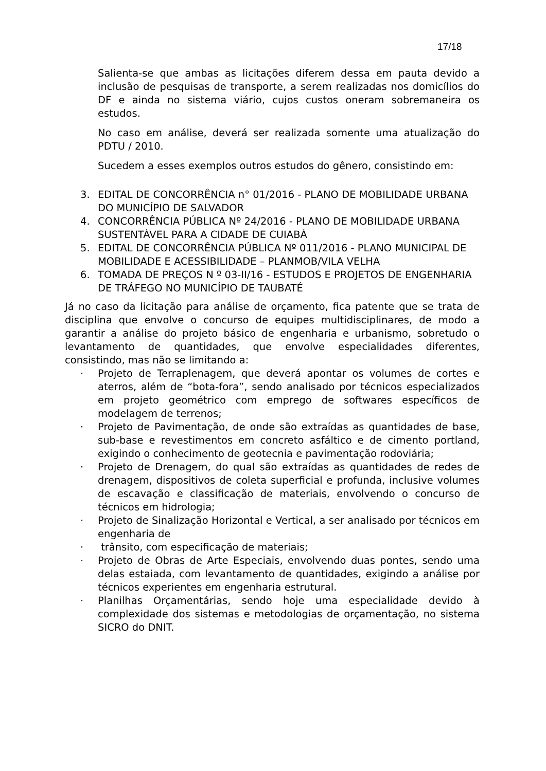17/18
Salienta-se que ambas as licitações diferem dessa em pauta devido a inclusão de pesquisas de transporte, a serem realizadas nos domicílios do DF e ainda no sistema viário, cujos custos oneram sobremaneira os estudos.
No caso em análise, deverá ser realizada somente uma atualização do PDTU / 2010.
Sucedem a esses exemplos outros estudos do gênero, consistindo em:
3. EDITAL DE CONCORRÊNCIA n° 01/2016 - PLANO DE MOBILIDADE URBANA DO MUNICÍPIO DE SALVADOR
4. CONCORRÊNCIA PÚBLICA Nº 24/2016 - PLANO DE MOBILIDADE URBANA SUSTENTÁVEL PARA A CIDADE DE CUIABÁ
5. EDITAL DE CONCORRÊNCIA PÚBLICA Nº 011/2016 - PLANO MUNICIPAL DE MOBILIDADE E ACESSIBILIDADE – PLANMOB/VILA VELHA
6. TOMADA DE PREÇOS N º 03-II/16 - ESTUDOS E PROJETOS DE ENGENHARIA DE TRÁFEGO NO MUNICÍPIO DE TAUBATÉ
Já no caso da licitação para análise de orçamento, fica patente que se trata de disciplina que envolve o concurso de equipes multidisciplinares, de modo a garantir a análise do projeto básico de engenharia e urbanismo, sobretudo o levantamento de quantidades, que envolve especialidades diferentes, consistindo, mas não se limitando a:
· Projeto de Terraplenagem, que deverá apontar os volumes de cortes e aterros, além de “bota-fora”, sendo analisado por técnicos especializados em projeto geométrico com emprego de softwares específicos de modelagem de terrenos;
· Projeto de Pavimentação, de onde são extraídas as quantidades de base, sub-base e revestimentos em concreto asfáltico e de cimento portland, exigindo o conhecimento de geotecnia e pavimentação rodoviária;
· Projeto de Drenagem, do qual são extraídas as quantidades de redes de drenagem, dispositivos de coleta superficial e profunda, inclusive volumes de escavação e classificação de materiais, envolvendo o concurso de técnicos em hidrologia;
· Projeto de Sinalização Horizontal e Vertical, a ser analisado por técnicos em engenharia de
· trânsito, com especificação de materiais;
· Projeto de Obras de Arte Especiais, envolvendo duas pontes, sendo uma delas estaiada, com levantamento de quantidades, exigindo a análise por técnicos experientes em engenharia estrutural.
· Planilhas Orçamentárias, sendo hoje uma especialidade devido à complexidade dos sistemas e metodologias de orçamentação, no sistema SICRO do DNIT.